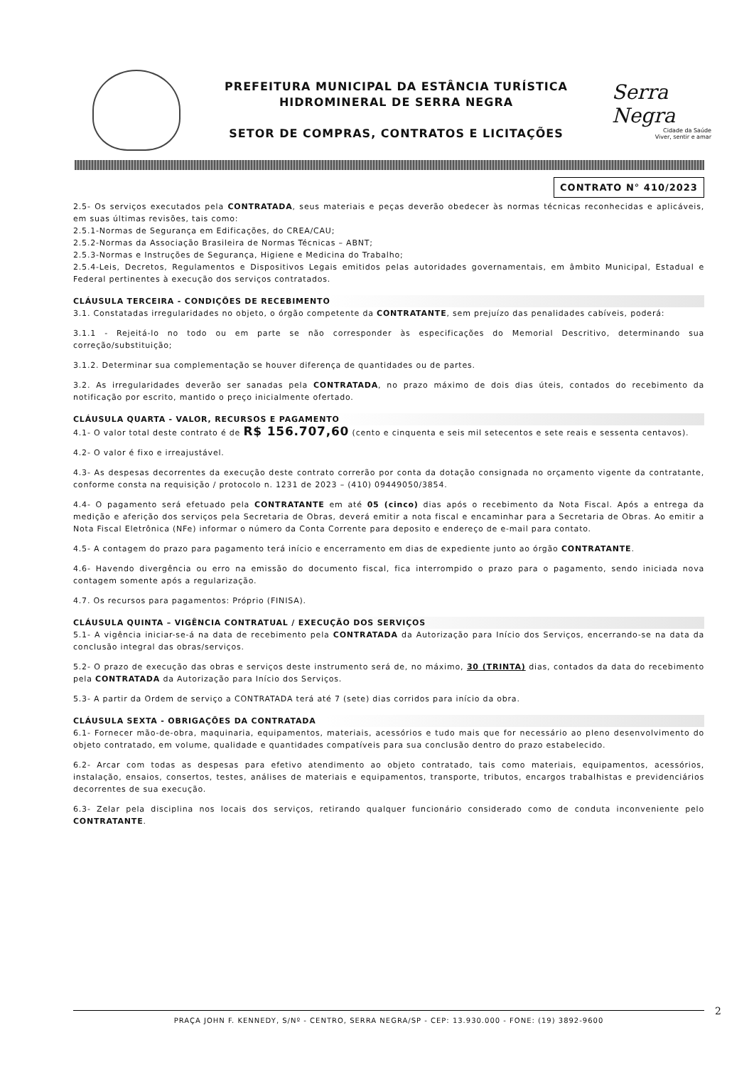PREFEITURA MUNICIPAL DA ESTÂNCIA TURÍSTICA
HIDROMINERAL DE SERRA NEGRA
SETOR DE COMPRAS, CONTRATOS E LICITAÇÕES
Serra Negra
Cidade da Saúde
Viver, sentir e amar
CONTRATO N° 410/2023
2.5- Os serviços executados pela CONTRATADA, seus materiais e peças deverão obedecer às normas técnicas reconhecidas e aplicáveis, em suas últimas revisões, tais como:
2.5.1-Normas de Segurança em Edificações, do CREA/CAU;
2.5.2-Normas da Associação Brasileira de Normas Técnicas – ABNT;
2.5.3-Normas e Instruções de Segurança, Higiene e Medicina do Trabalho;
2.5.4-Leis, Decretos, Regulamentos e Dispositivos Legais emitidos pelas autoridades governamentais, em âmbito Municipal, Estadual e Federal pertinentes à execução dos serviços contratados.
CLÁUSULA TERCEIRA - CONDIÇÕES DE RECEBIMENTO
3.1. Constatadas irregularidades no objeto, o órgão competente da CONTRATANTE, sem prejuízo das penalidades cabíveis, poderá:
3.1.1 - Rejeitá-lo no todo ou em parte se não corresponder às especificações do Memorial Descritivo, determinando sua correção/substituição;
3.1.2. Determinar sua complementação se houver diferença de quantidades ou de partes.
3.2. As irregularidades deverão ser sanadas pela CONTRATADA, no prazo máximo de dois dias úteis, contados do recebimento da notificação por escrito, mantido o preço inicialmente ofertado.
CLÁUSULA QUARTA - VALOR, RECURSOS E PAGAMENTO
4.1- O valor total deste contrato é de R$ 156.707,60 (cento e cinquenta e seis mil setecentos e sete reais e sessenta centavos).
4.2- O valor é fixo e irreajustável.
4.3- As despesas decorrentes da execução deste contrato correrão por conta da dotação consignada no orçamento vigente da contratante, conforme consta na requisição / protocolo n. 1231 de 2023 – (410) 09449050/3854.
4.4- O pagamento será efetuado pela CONTRATANTE em até 05 (cinco) dias após o recebimento da Nota Fiscal. Após a entrega da medição e aferição dos serviços pela Secretaria de Obras, deverá emitir a nota fiscal e encaminhar para a Secretaria de Obras. Ao emitir a Nota Fiscal Eletrônica (NFe) informar o número da Conta Corrente para deposito e endereço de e-mail para contato.
4.5- A contagem do prazo para pagamento terá início e encerramento em dias de expediente junto ao órgão CONTRATANTE.
4.6- Havendo divergência ou erro na emissão do documento fiscal, fica interrompido o prazo para o pagamento, sendo iniciada nova contagem somente após a regularização.
4.7. Os recursos para pagamentos: Próprio (FINISA).
CLÁUSULA QUINTA – VIGÊNCIA CONTRATUAL / EXECUÇÃO DOS SERVIÇOS
5.1- A vigência iniciar-se-á na data de recebimento pela CONTRATADA da Autorização para Início dos Serviços, encerrando-se na data da conclusão integral das obras/serviços.
5.2- O prazo de execução das obras e serviços deste instrumento será de, no máximo, 30 (TRINTA) dias, contados da data do recebimento pela CONTRATADA da Autorização para Início dos Serviços.
5.3- A partir da Ordem de serviço a CONTRATADA terá até 7 (sete) dias corridos para início da obra.
CLÁUSULA SEXTA - OBRIGAÇÕES DA CONTRATADA
6.1- Fornecer mão-de-obra, maquinaria, equipamentos, materiais, acessórios e tudo mais que for necessário ao pleno desenvolvimento do objeto contratado, em volume, qualidade e quantidades compatíveis para sua conclusão dentro do prazo estabelecido.
6.2- Arcar com todas as despesas para efetivo atendimento ao objeto contratado, tais como materiais, equipamentos, acessórios, instalação, ensaios, consertos, testes, análises de materiais e equipamentos, transporte, tributos, encargos trabalhistas e previdenciários decorrentes de sua execução.
6.3- Zelar pela disciplina nos locais dos serviços, retirando qualquer funcionário considerado como de conduta inconveniente pelo CONTRATANTE.
PRAÇA JOHN F. KENNEDY, S/Nº - CENTRO, SERRA NEGRA/SP - CEP: 13.930.000 - FONE: (19) 3892-9600
2